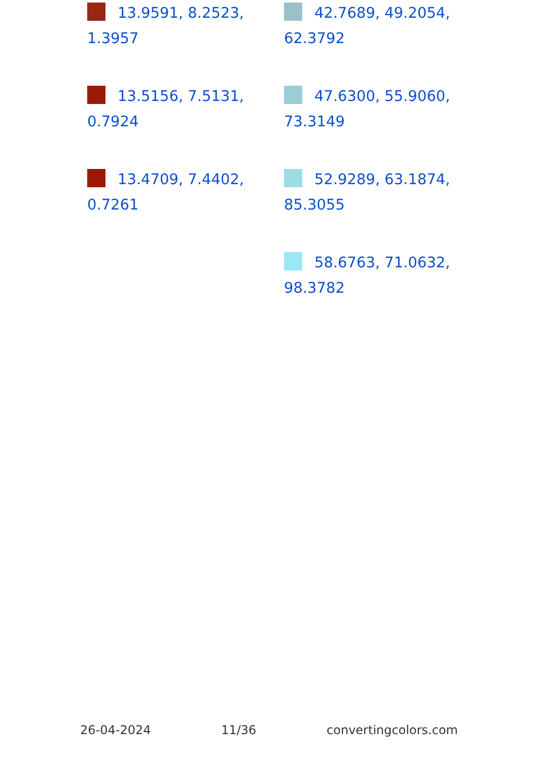13.9591, 8.2523, 1.3957
13.5156, 7.5131, 0.7924
13.4709, 7.4402, 0.7261
42.7689, 49.2054, 62.3792
47.6300, 55.9060, 73.3149
52.9289, 63.1874, 85.3055
58.6763, 71.0632, 98.3782
26-04-2024 11/36 convertingcolors.com